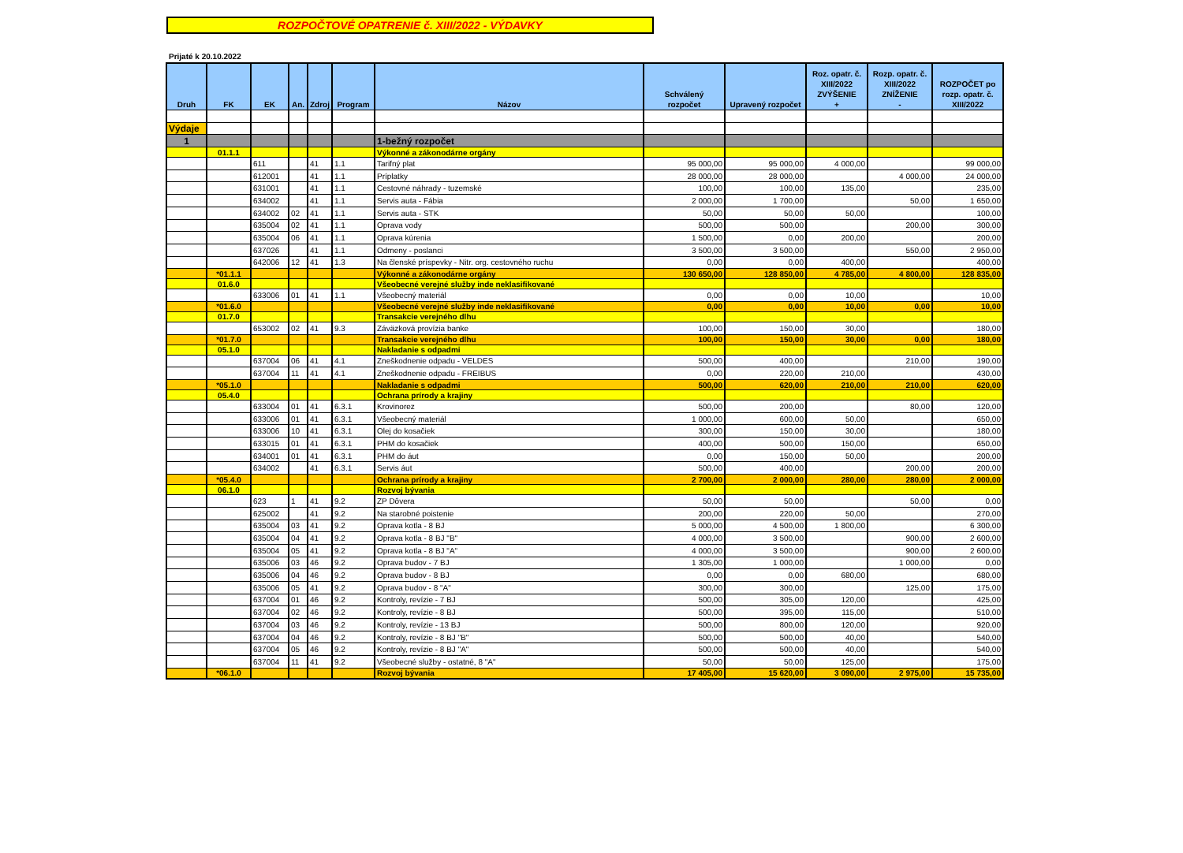ROZPOČTOVÉ OPATRENIE č. XIII/2022 - VÝDAVKY
Prijaté k 20.10.2022
| Druh | FK | EK | An. | Zdroj | Program | Názov | Schválený rozpočet | Upravený rozpočet | Roz. opatr. č. XIII/2022 ZVÝŠENIE + | Rozp. opatr. č. XIII/2022 ZNÍŽENIE - | ROZPOČET po rozp. opatr. č. XIII/2022 |
| --- | --- | --- | --- | --- | --- | --- | --- | --- | --- | --- | --- |
| Výdaje | | | | | | | | | | | |
| 1 | | | | | | 1-bežný rozpočet | | | | | |
| | 01.1.1 | | | | | Výkonné a zákonodárne orgány | | | | | |
| | | 611 | | 41 | 1.1 | Tarifný plat | 95 000,00 | 95 000,00 | 4 000,00 | | 99 000,00 |
| | | 612001 | | 41 | 1.1 | Príplatky | 28 000,00 | 28 000,00 | | 4 000,00 | 24 000,00 |
| | | 631001 | | 41 | 1.1 | Cestovné náhrady - tuzemské | 100,00 | 100,00 | 135,00 | | 235,00 |
| | | 634002 | | 41 | 1.1 | Servis auta - Fábia | 2 000,00 | 1 700,00 | | 50,00 | 1 650,00 |
| | | 634002 | 02 | 41 | 1.1 | Servis auta - STK | 50,00 | 50,00 | 50,00 | | 100,00 |
| | | 635004 | 02 | 41 | 1.1 | Oprava vody | 500,00 | 500,00 | | 200,00 | 300,00 |
| | | 635004 | 06 | 41 | 1.1 | Oprava kúrenia | 1 500,00 | 0,00 | 200,00 | | 200,00 |
| | | 637026 | | 41 | 1.1 | Odmeny - poslanci | 3 500,00 | 3 500,00 | | 550,00 | 2 950,00 |
| | | 642006 | 12 | 41 | 1.3 | Na členské príspevky - Nitr. org. cestovného ruchu | 0,00 | 0,00 | 400,00 | | 400,00 |
| | *01.1.1 | | | | | Výkonné a zákonodárne orgány | 130 650,00 | 128 850,00 | 4 785,00 | 4 800,00 | 128 835,00 |
| | 01.6.0 | | | | | Všeobecné verejné služby inde neklasifikované | | | | | |
| | | 633006 | 01 | 41 | 1.1 | Všeobecný materiál | 0,00 | 0,00 | 10,00 | | 10,00 |
| | *01.6.0 | | | | | Všeobecné verejné služby inde neklasifikované | 0,00 | 0,00 | 10,00 | 0,00 | 10,00 |
| | 01.7.0 | | | | | Transakcie verejného dlhu | | | | | |
| | | 653002 | 02 | 41 | 9.3 | Záväzková provízia banke | 100,00 | 150,00 | 30,00 | | 180,00 |
| | *01.7.0 | | | | | Transakcie verejného dlhu | 100,00 | 150,00 | 30,00 | 0,00 | 180,00 |
| | 05.1.0 | | | | | Nakladanie s odpadmi | | | | | |
| | | 637004 | 06 | 41 | 4.1 | Zneškodnenie odpadu - VELDES | 500,00 | 400,00 | | 210,00 | 190,00 |
| | | 637004 | 11 | 41 | 4.1 | Zneškodnenie odpadu - FREIBUS | 0,00 | 220,00 | 210,00 | | 430,00 |
| | *05.1.0 | | | | | Nakladanie s odpadmi | 500,00 | 620,00 | 210,00 | 210,00 | 620,00 |
| | 05.4.0 | | | | | Ochrana prírody a krajiny | | | | | |
| | | 633004 | 01 | 41 | 6.3.1 | Krovinorez | 500,00 | 200,00 | | 80,00 | 120,00 |
| | | 633006 | 01 | 41 | 6.3.1 | Všeobecný materiál | 1 000,00 | 600,00 | 50,00 | | 650,00 |
| | | 633006 | 10 | 41 | 6.3.1 | Olej do kosačiek | 300,00 | 150,00 | 30,00 | | 180,00 |
| | | 633015 | 01 | 41 | 6.3.1 | PHM do kosačiek | 400,00 | 500,00 | 150,00 | | 650,00 |
| | | 634001 | 01 | 41 | 6.3.1 | PHM do áut | 0,00 | 150,00 | 50,00 | | 200,00 |
| | | 634002 | | 41 | 6.3.1 | Servis áut | 500,00 | 400,00 | | 200,00 | 200,00 |
| | *05.4.0 | | | | | Ochrana prírody a krajiny | 2 700,00 | 2 000,00 | 280,00 | 280,00 | 2 000,00 |
| | 06.1.0 | | | | | Rozvoj bývania | | | | | |
| | | 623 | 1 | 41 | 9.2 | ZP Dôvera | 50,00 | 50,00 | | 50,00 | 0,00 |
| | | 625002 | | 41 | 9.2 | Na starobné poistenie | 200,00 | 220,00 | 50,00 | | 270,00 |
| | | 635004 | 03 | 41 | 9.2 | Oprava kotla - 8 BJ | 5 000,00 | 4 500,00 | 1 800,00 | | 6 300,00 |
| | | 635004 | 04 | 41 | 9.2 | Oprava kotla - 8 BJ "B" | 4 000,00 | 3 500,00 | | 900,00 | 2 600,00 |
| | | 635004 | 05 | 41 | 9.2 | Oprava kotla - 8 BJ "A" | 4 000,00 | 3 500,00 | | 900,00 | 2 600,00 |
| | | 635006 | 03 | 46 | 9.2 | Oprava budov - 7 BJ | 1 305,00 | 1 000,00 | | 1 000,00 | 0,00 |
| | | 635006 | 04 | 46 | 9.2 | Oprava budov - 8 BJ | 0,00 | 0,00 | 680,00 | | 680,00 |
| | | 635006 | 05 | 41 | 9.2 | Oprava budov - 8 "A" | 300,00 | 300,00 | | 125,00 | 175,00 |
| | | 637004 | 01 | 46 | 9.2 | Kontroly, revízie - 7 BJ | 500,00 | 305,00 | 120,00 | | 425,00 |
| | | 637004 | 02 | 46 | 9.2 | Kontroly, revízie - 8 BJ | 500,00 | 395,00 | 115,00 | | 510,00 |
| | | 637004 | 03 | 46 | 9.2 | Kontroly, revízie - 13 BJ | 500,00 | 800,00 | 120,00 | | 920,00 |
| | | 637004 | 04 | 46 | 9.2 | Kontroly, revízie - 8 BJ "B" | 500,00 | 500,00 | 40,00 | | 540,00 |
| | | 637004 | 05 | 46 | 9.2 | Kontroly, revízie - 8 BJ "A" | 500,00 | 500,00 | 40,00 | | 540,00 |
| | | 637004 | 11 | 41 | 9.2 | Všeobecné služby - ostatné, 8 "A" | 50,00 | 50,00 | 125,00 | | 175,00 |
| | *06.1.0 | | | | | Rozvoj bývania | 17 405,00 | 15 620,00 | 3 090,00 | 2 975,00 | 15 735,00 |